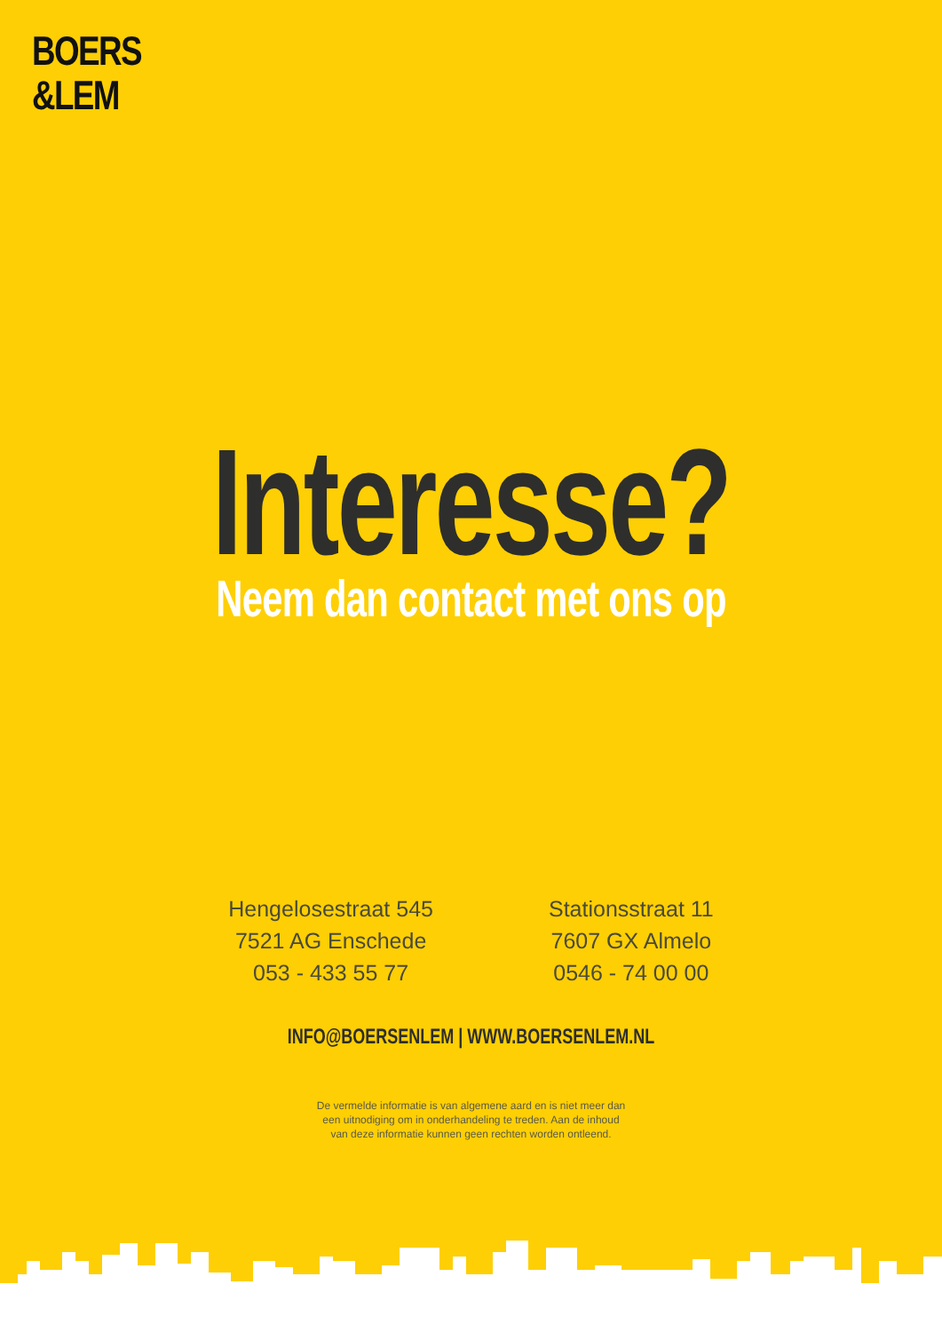BOERS
&LEM
Interesse?
Neem dan contact met ons op
Hengelosestraat 545
7521 AG Enschede
053 - 433 55 77
Stationsstraat 11
7607 GX Almelo
0546 - 74 00 00
INFO@BOERSENLEM | WWW.BOERSENLEM.NL
De vermelde informatie is van algemene aard en is niet meer dan
een uitnodiging om in onderhandeling te treden. Aan de inhoud
van deze informatie kunnen geen rechten worden ontleend.